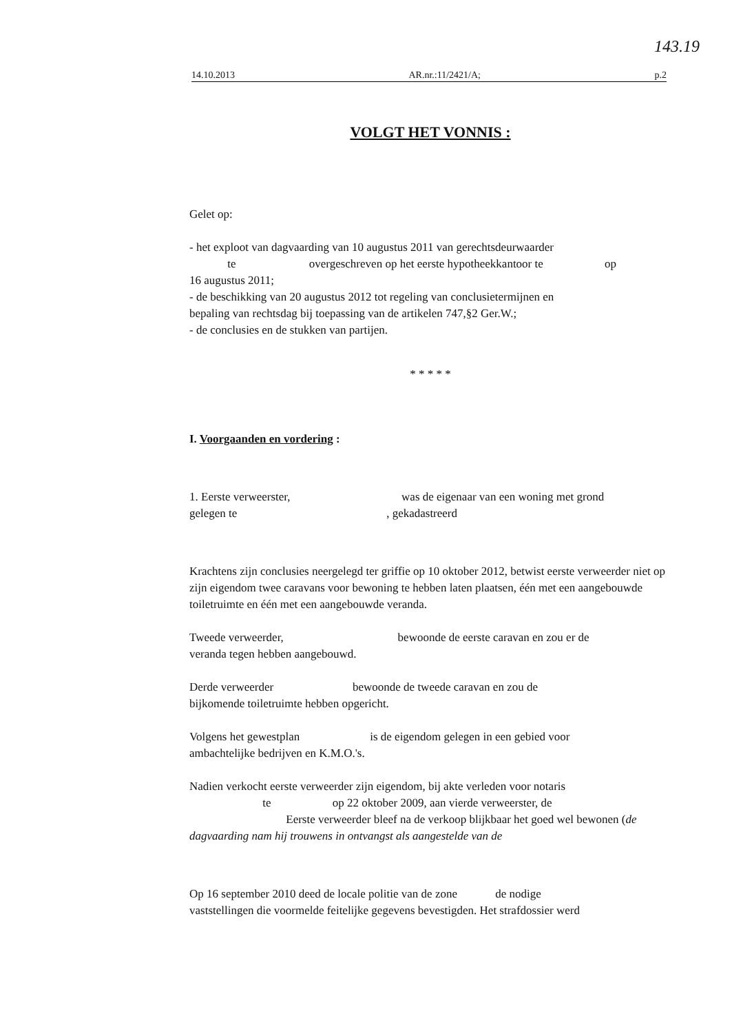143.19
14.10.2013 AR.nr.:11/2421/A; p.2
VOLGT HET VONNIS :
Gelet op:
- het exploot van dagvaarding van 10 augustus 2011 van gerechtsdeurwaarder
te overgeschreven op het eerste hypotheekkantoor te op
16 augustus 2011;
- de beschikking van 20 augustus 2012 tot regeling van conclusietermijnen en
bepaling van rechtsdag bij toepassing van de artikelen 747,§2 Ger.W.;
- de conclusies en de stukken van partijen.
* * * * *
I. Voorgaanden en vordering :
1. Eerste verweerster, was de eigenaar van een woning met grond
gelegen te , gekadastreerd
Krachtens zijn conclusies neergelegd ter griffie op 10 oktober 2012, betwist eerste verweerder niet op zijn eigendom twee caravans voor bewoning te hebben laten plaatsen, één met een aangebouwde toiletruimte en één met een aangebouwde veranda.
Tweede verweerder, bewoonde de eerste caravan en zou er de
veranda tegen hebben aangebouwd.
Derde verweerder bewoonde de tweede caravan en zou de
bijkomende toiletruimte hebben opgericht.
Volgens het gewestplan is de eigendom gelegen in een gebied voor
ambachtelijke bedrijven en K.M.O.'s.
Nadien verkocht eerste verweerder zijn eigendom, bij akte verleden voor notaris
te op 22 oktober 2009, aan vierde verweerster, de
Eerste verweerder bleef na de verkoop blijkbaar het goed wel bewonen (de dagvaarding nam hij trouwens in ontvangst als aangestelde van de
Op 16 september 2010 deed de locale politie van de zone de nodige
vaststellingen die voormelde feitelijke gegevens bevestigden. Het strafdossier werd